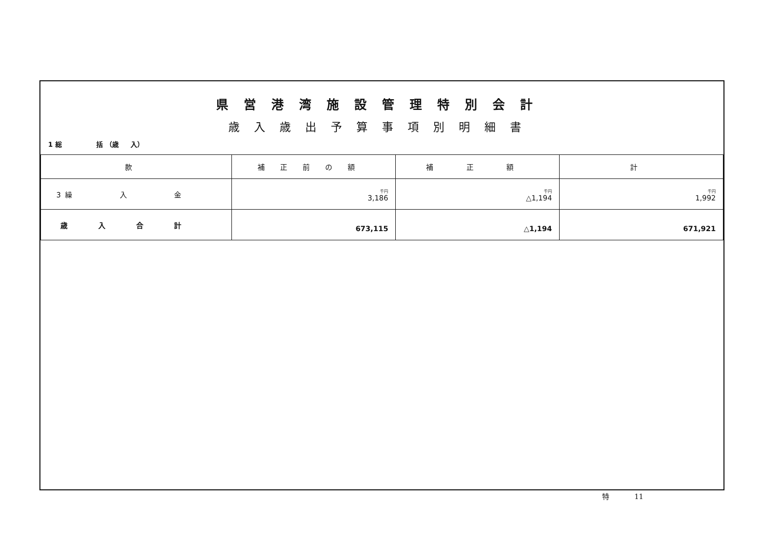県営港湾施設管理特別会計
歳入歳出予算事項別明細書
1 総 括 （歳 入）
| 款 | 補正前の額 | 補 正 額 | 計 |
| --- | --- | --- | --- |
| 3 繰 入 金 | 千円 3,186 | 千円 △1,194 | 千円 1,992 |
| 歳入合計 | 673,115 | △1,194 | 671,921 |
特 11